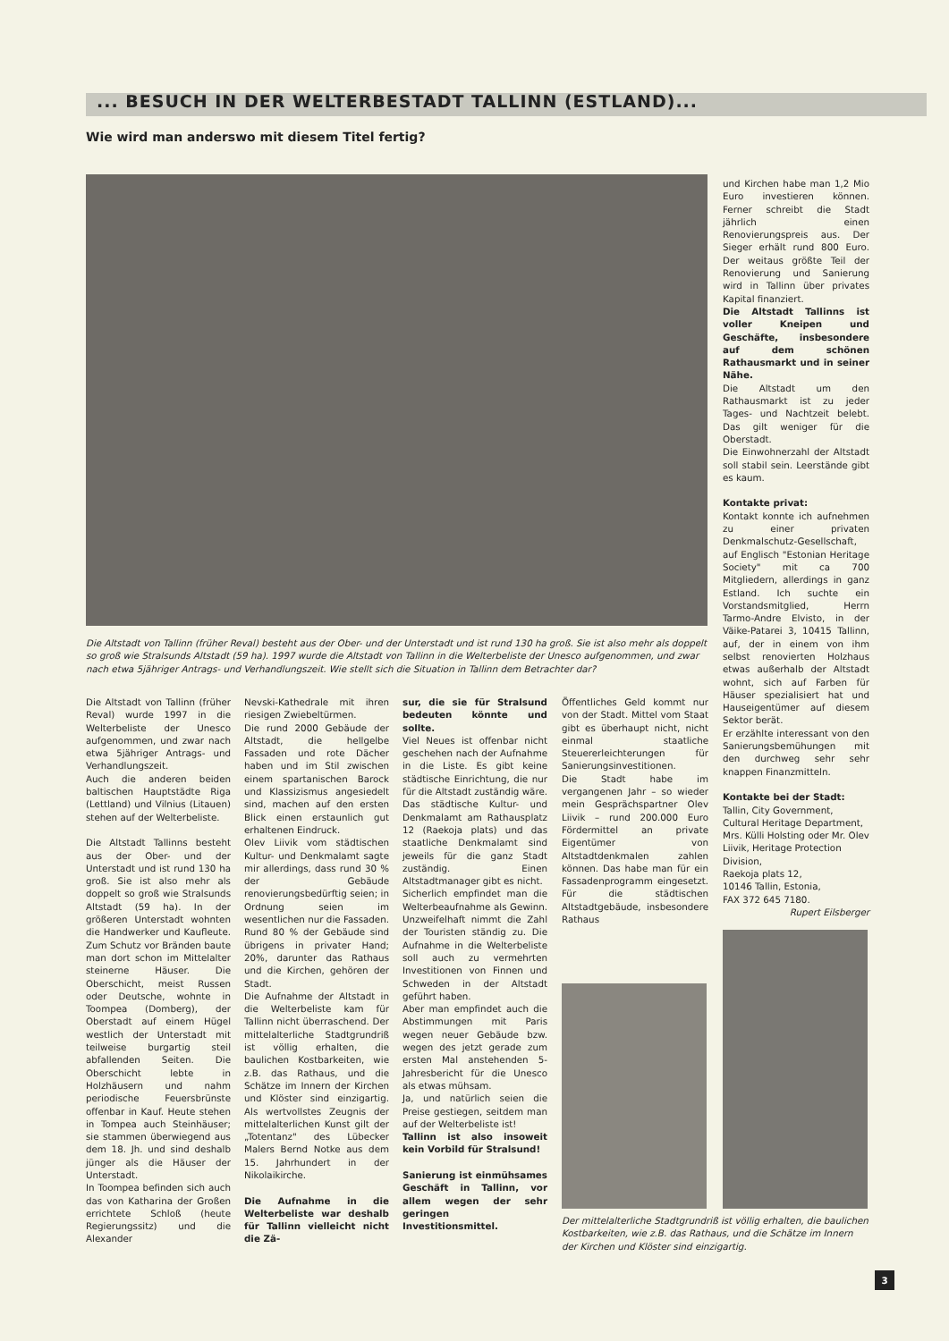... BESUCH IN DER WELTERBESTADT TALLINN (ESTLAND)...
Wie wird man anderswo mit diesem Titel fertig?
und Kirchen habe man 1,2 Mio Euro investieren können. Ferner schreibt die Stadt jährlich einen Renovierungspreis aus. Der Sieger erhält rund 800 Euro. Der weitaus größte Teil der Renovierung und Sanierung wird in Tallinn über privates Kapital finanziert.
Die Altstadt Tallinns ist voller Kneipen und Geschäfte, insbesondere auf dem schönen Rathausmarkt und in seiner Nähe.
Die Altstadt um den Rathausmarkt ist zu jeder Tages- und Nachtzeit belebt. Das gilt weniger für die Oberstadt.
Die Einwohnerzahl der Altstadt soll stabil sein. Leerstände gibt es kaum.
Kontakte privat:
Kontakt konnte ich aufnehmen zu einer privaten Denkmalschutz-Gesellschaft, auf Englisch "Estonian Heritage Society" mit ca 700 Mitgliedern, allerdings in ganz Estland. Ich suchte ein Vorstandsmitglied, Herrn Tarmo-Andre Elvisto, in der Väike-Patarei 3, 10415 Tallinn, auf, der in einem von ihm selbst renovierten Holzhaus etwas außerhalb der Altstadt wohnt, sich auf Farben für Häuser spezialisiert hat und Hauseigentümer auf diesem Sektor berät.
Er erzählte interessant von den Sanierungsbemühungen mit den durchweg sehr sehr knappen Finanzmitteln.
Kontakte bei der Stadt:
Tallin, City Government, Cultural Heritage Department, Mrs. Külli Holsting oder Mr. Olev Liivik, Heritage Protection Division,
Raekoja plats 12,
10146 Tallin, Estonia,
FAX 372 645 7180.
Rupert Eilsberger
Die Altstadt von Tallinn (früher Reval) besteht aus der Ober- und der Unterstadt und ist rund 130 ha groß. Sie ist also mehr als doppelt so groß wie Stralsunds Altstadt (59 ha). 1997 wurde die Altstadt von Tallinn in die Welterbeliste der Unesco aufgenommen, und zwar nach etwa 5jähriger Antrags- und Verhandlungszeit. Wie stellt sich die Situation in Tallinn dem Betrachter dar?
Die Altstadt von Tallinn (früher Reval) wurde 1997 in die Welterbeliste der Unesco aufgenommen, und zwar nach etwa 5jähriger Antrags- und Verhandlungszeit.
Auch die anderen beiden baltischen Hauptstädte Riga (Lettland) und Vilnius (Litauen) stehen auf der Welterbeliste.
Die Altstadt Tallinns besteht aus der Ober- und der Unterstadt und ist rund 130 ha groß. Sie ist also mehr als doppelt so groß wie Stralsunds Altstadt (59 ha). In der größeren Unterstadt wohnten die Handwerker und Kaufleute. Zum Schutz vor Bränden baute man dort schon im Mittelalter steinerne Häuser. Die Oberschicht, meist Russen oder Deutsche, wohnte in Toompea (Domberg), der Oberstadt auf einem Hügel westlich der Unterstadt mit teilweise burgartig steil abfallenden Seiten. Die Oberschicht lebte in Holzhäusern und nahm periodische Feuersbrünste offenbar in Kauf. Heute stehen in Tompea auch Steinhäuser; sie stammen überwiegend aus dem 18. Jh. und sind deshalb jünger als die Häuser der Unterstadt.
In Toompea befinden sich auch das von Katharina der Großen errichtete Schloß (heute Regierungssitz) und die Alexander
Nevski-Kathedrale mit ihren riesigen Zwiebeltürmen.
Die rund 2000 Gebäude der Altstadt, die hellgelbe Fassaden und rote Dächer haben und im Stil zwischen einem spartanischen Barock und Klassizismus angesiedelt sind, machen auf den ersten Blick einen erstaunlich gut erhaltenen Eindruck.
Olev Liivik vom städtischen Kultur- und Denkmalamt sagte mir allerdings, dass rund 30 % der Gebäude renovierungsbedürftig seien; in Ordnung seien im wesentlichen nur die Fassaden. Rund 80 % der Gebäude sind übrigens in privater Hand; 20%, darunter das Rathaus und die Kirchen, gehören der Stadt.
Die Aufnahme der Altstadt in die Welterbeliste kam für Tallinn nicht überraschend. Der mittelalterliche Stadtgrundriß ist völlig erhalten, die baulichen Kostbarkeiten, wie z.B. das Rathaus, und die Schätze im Innern der Kirchen und Klöster sind einzigartig. Als wertvollstes Zeugnis der mittelalterlichen Kunst gilt der „Totentanz" des Lübecker Malers Bernd Notke aus dem 15. Jahrhundert in der Nikolaikirche.
Die Aufnahme in die Welterbeliste war deshalb für Tallinn vielleicht nicht die Zä-
sur, die sie für Stralsund bedeuten könnte und sollte.
Viel Neues ist offenbar nicht geschehen nach der Aufnahme in die Liste. Es gibt keine städtische Einrichtung, die nur für die Altstadt zuständig wäre. Das städtische Kultur- und Denkmalamt am Rathausplatz 12 (Raekoja plats) und das staatliche Denkmalamt sind jeweils für die ganz Stadt zuständig. Einen Altstadtmanager gibt es nicht.
Sicherlich empfindet man die Welterbeaufnahme als Gewinn. Unzweifelhaft nimmt die Zahl der Touristen ständig zu. Die Aufnahme in die Welterbeliste soll auch zu vermehrten Investitionen von Finnen und Schweden in der Altstadt geführt haben.
Aber man empfindet auch die Abstimmungen mit Paris wegen neuer Gebäude bzw. wegen des jetzt gerade zum ersten Mal anstehenden 5-Jahresbericht für die Unesco als etwas mühsam.
Ja, und natürlich seien die Preise gestiegen, seitdem man auf der Welterbeliste ist!
Tallinn ist also insoweit kein Vorbild für Stralsund!
Sanierung ist einmühsames Geschäft in Tallinn, vor allem wegen der sehr geringen Investitionsmittel.
Öffentliches Geld kommt nur von der Stadt. Mittel vom Staat gibt es überhaupt nicht, nicht einmal staatliche Steuererleichterungen für Sanierungsinvestitionen.
Die Stadt habe im vergangenen Jahr – so wieder mein Gesprächspartner Olev Liivik – rund 200.000 Euro Fördermittel an private Eigentümer von Altstadtdenkmalen zahlen können. Das habe man für ein Fassadenprogramm eingesetzt. Für die städtischen Altstadtgebäude, insbesondere Rathaus
Der mittelalterliche Stadtgrundriß ist völlig erhalten, die baulichen Kostbarkeiten, wie z.B. das Rathaus, und die Schätze im Innern der Kirchen und Klöster sind einzigartig.
3